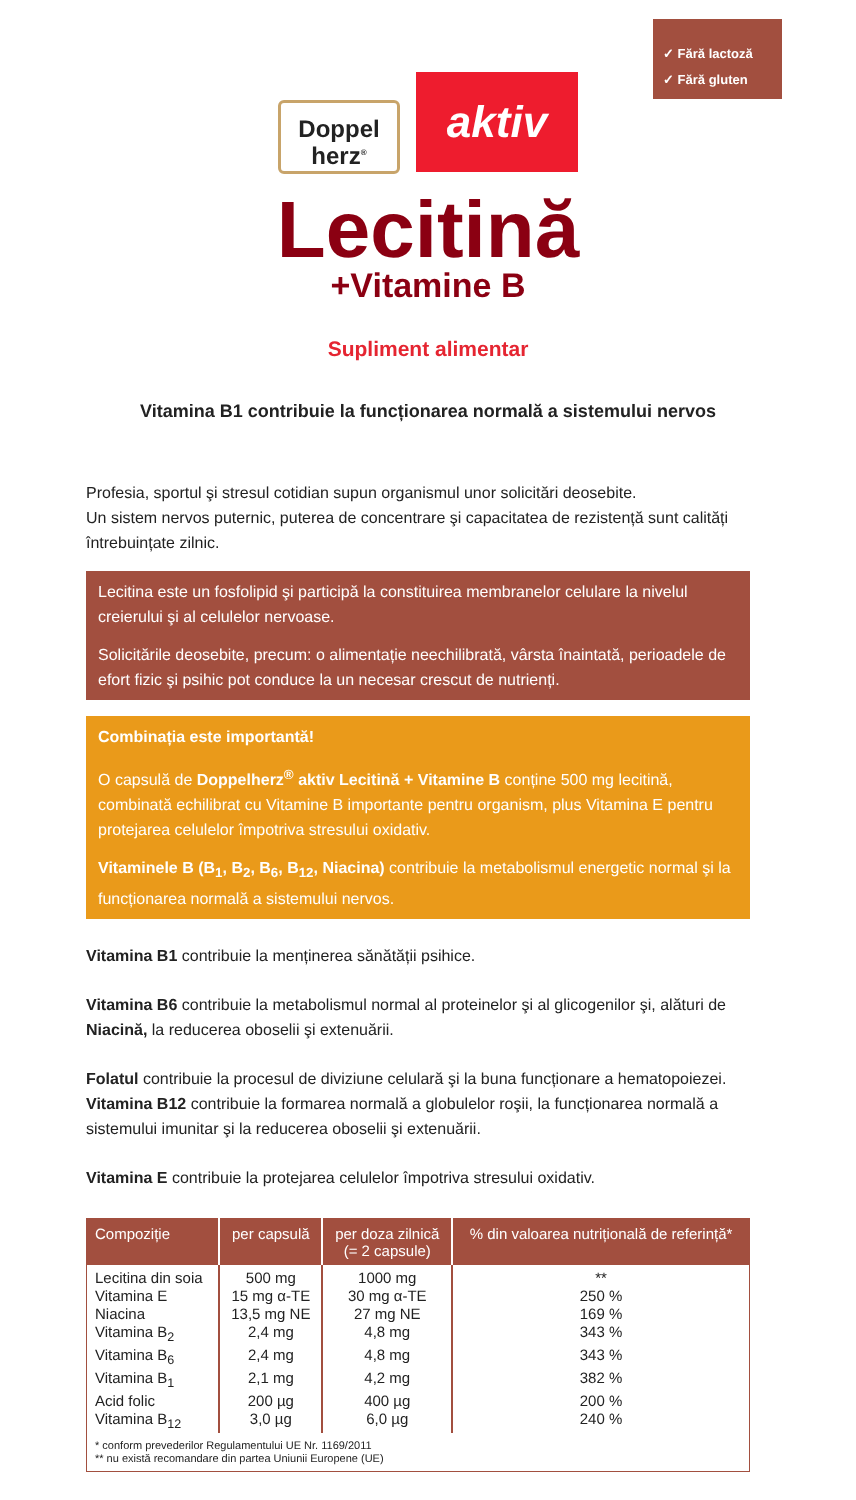✓ Fără lactoză
✓ Fără gluten
Doppel
herz<sup>®</sup>
aktiv
Lecitină
+Vitamine B
Supliment alimentar
Vitamina B1 contribuie la funcționarea normală a sistemului nervos
Profesia, sportul şi stresul cotidian supun organismul unor solicitări deosebite.
Un sistem nervos puternic, puterea de concentrare şi capacitatea de rezistență sunt calități întrebuințate zilnic.
Lecitina este un fosfolipid şi participă la constituirea membranelor celulare la nivelul creierului şi al celulelor nervoase.
Solicitările deosebite, precum: o alimentație neechilibrată, vârsta înaintată, perioadele de efort fizic şi psihic pot conduce la un necesar crescut de nutrienți.
Combinația este importantă!
O capsulă de Doppelherz<sup>®</sup> aktiv Lecitină + Vitamine B conține 500 mg lecitină, combinată echilibrat cu Vitamine B importante pentru organism, plus Vitamina E pentru protejarea celulelor împotriva stresului oxidativ.
Vitaminele B (B<sub>1</sub>, B<sub>2</sub>, B<sub>6</sub>, B<sub>12</sub>, Niacina) contribuie la metabolismul energetic normal şi la funcționarea normală a sistemului nervos.
Vitamina B1 contribuie la menținerea sănătății psihice.
Vitamina B6 contribuie la metabolismul normal al proteinelor şi al glicogenilor şi, alături de Niacină, la reducerea oboselii şi extenuării.
Folatul contribuie la procesul de diviziune celulară şi la buna funcționare a hematopoiezei.
Vitamina B12 contribuie la formarea normală a globulelor roşii, la funcționarea normală a sistemului imunitar şi la reducerea oboselii şi extenuării.
Vitamina E contribuie la protejarea celulelor împotriva stresului oxidativ.
| Compoziție | per capsulă | per doza zilnică (= 2 capsule) | % din valoarea nutrițională de referință* |
| --- | --- | --- | --- |
| Lecitina din soia | 500 mg | 1000 mg | ** |
| Vitamina E | 15 mg α-TE | 30 mg α-TE | 250 % |
| Niacina | 13,5 mg NE | 27 mg NE | 169 % |
| Vitamina B<sub>2</sub> | 2,4 mg | 4,8 mg | 343 % |
| Vitamina B<sub>6</sub> | 2,4 mg | 4,8 mg | 343 % |
| Vitamina B<sub>1</sub> | 2,1 mg | 4,2 mg | 382 % |
| Acid folic | 200 µg | 400 µg | 200 % |
| Vitamina B<sub>12</sub> | 3,0 µg | 6,0 µg | 240 % |
| * conform prevederilor Regulamentului UE Nr. 1169/2011 ** nu există recomandare din partea Uniunii Europene (UE) | | | |